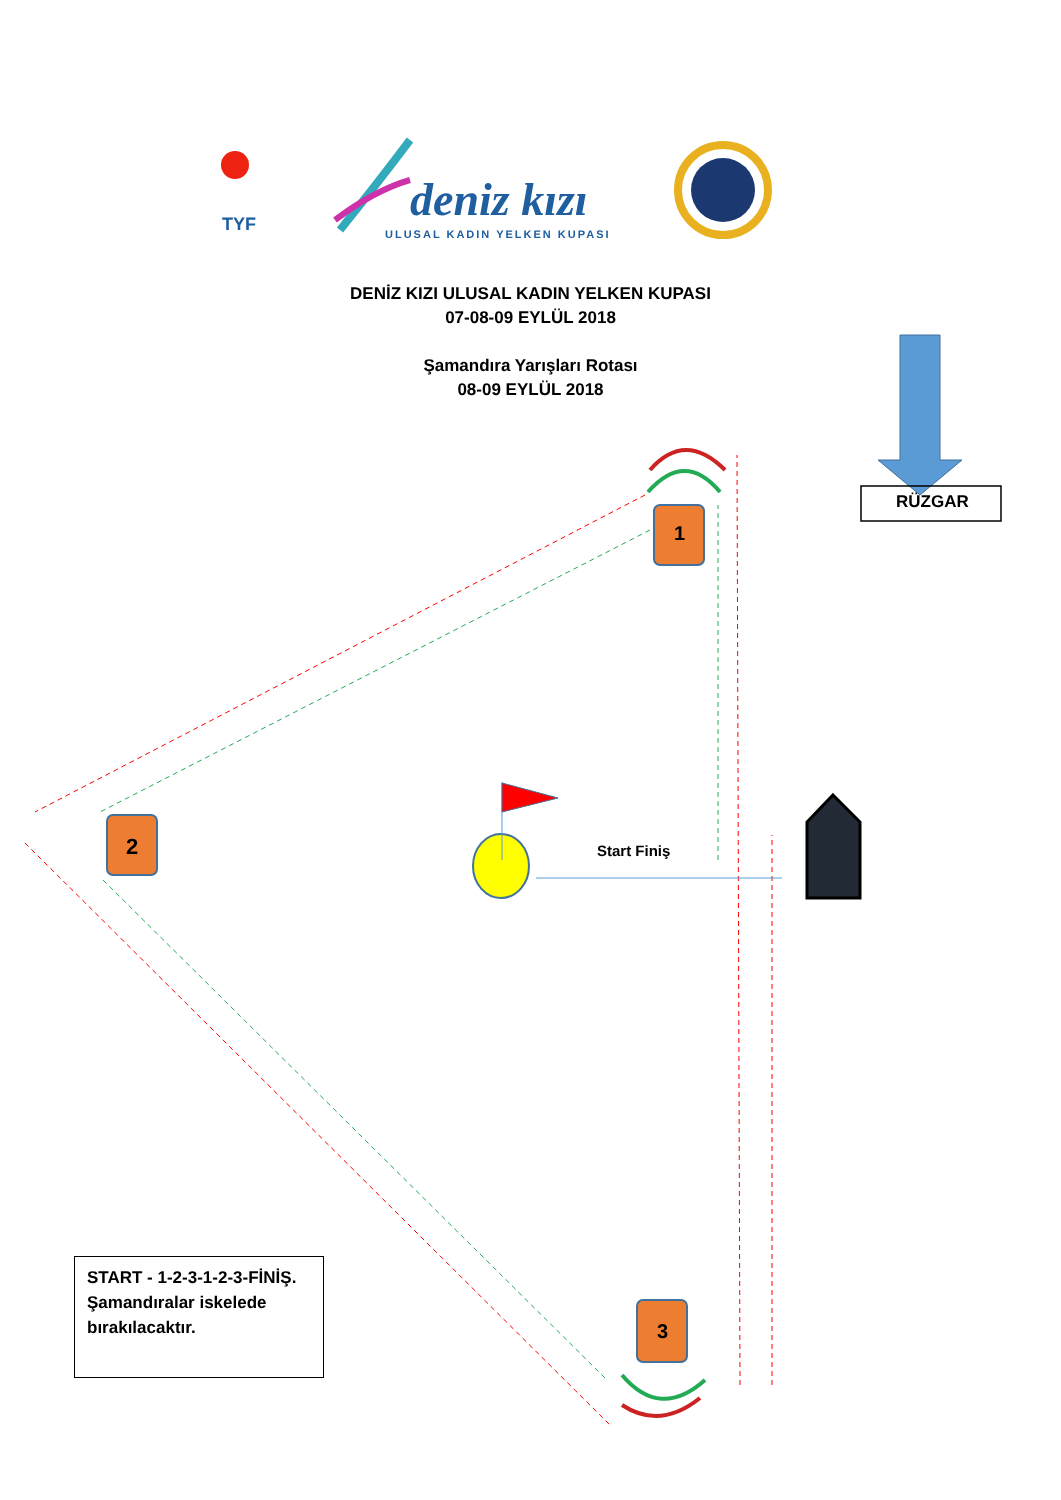deniz kızı
ULUSAL KADIN YELKEN KUPASI
TYF
DENİZ KIZI ULUSAL KADIN YELKEN KUPASI
07-08-09 EYLÜL 2018
Şamandıra Yarışları Rotası
08-09 EYLÜL 2018
RÜZGAR
1
2
3
Start Finiş
START - 1-2-3-1-2-3-FİNİŞ.
Şamandıralar iskelede bırakılacaktır.